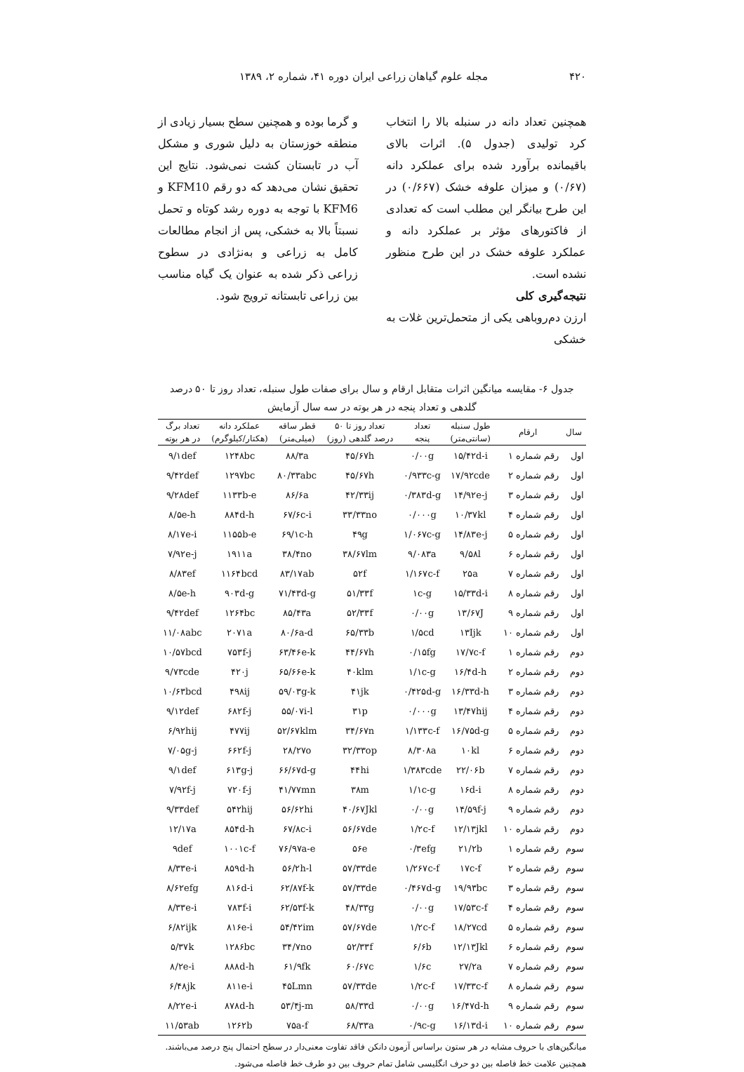۴۲۰ مجله علوم گیاهان زراعی ایران دوره ۴۱، شماره ۲، ۱۳۸۹
همچنین تعداد دانه در سنبله بالا را انتخاب کرد تولیدی (جدول ۵). اثرات بالای باقیمانده برآورد شده برای عملکرد دانه (۰/۶۷) و میزان علوفه خشک (۰/۶۶۷) در این طرح بیانگر این مطلب است که تعدادی از فاکتورهای مؤثر بر عملکرد دانه و عملکرد علوفه خشک در این طرح منظور نشده است.
نتیجه‌گیری کلی
ارزن دم‌روباهی یکی از متحمل‌ترین غلات به خشکی
و گرما بوده و همچنین سطح بسیار زیادی از منطقه خوزستان به دلیل شوری و مشکل آب در تابستان کشت نمی‌شود. نتایج این تحقیق نشان می‌دهد که دو رقم KFM10 و KFM6 با توجه به دوره رشد کوتاه و تحمل نسبتاً بالا به خشکی، پس از انجام مطالعات کامل به زراعی و به‌نژادی در سطوح زراعی ذکر شده به عنوان یک گیاه مناسب بین زراعی تابستانه ترویج شود.
جدول ۶- مقایسه میانگین اثرات متقابل ارقام و سال برای صفات طول سنبله، تعداد روز تا ۵۰ درصد
گلدهی و تعداد پنجه در هر بوته در سه سال آزمایش
| سال | ارقام | طول سنبله | تعداد | تعداد روز تا ۵۰ | قطر ساقه | عملکرد دانه | تعداد برگ |
| --- | --- | --- | --- | --- | --- | --- | --- |
| | | (سانتی‌متر) | پنجه | درصد گلدهی (روز) | (میلی‌متر) | (هکتار/کیلوگرم) | در هر بوته |
| اول | رقم شماره ۱ | ۱۵/۴۲d-i | ۰/۰۰g | ۴۵/۶۷h | ۸۸/۳a | ۱۲۴۸bc | ۹/۱def |
| اول | رقم شماره ۲ | ۱۷/۹۲cde | ۰/۹۳۳c-g | ۴۵/۶۷h | ۸۰/۳۳abc | ۱۲۹۷bc | ۹/۴۲def |
| اول | رقم شماره ۳ | ۱۴/۹۲e-j | ۰/۳۸۳d-g | ۴۲/۳۳ij | ۸۶/۶a | ۱۱۳۳b-e | ۹/۲۸def |
| اول | رقم شماره ۴ | ۱۰/۳۷kl | ۰/۰۰۰g | ۳۳/۳۳no | ۶۷/۶c-i | ۸۸۴d-h | ۸/۵e-h |
| اول | رقم شماره ۵ | ۱۴/۸۳e-j | ۱/۰۶۷c-g | ۴۹g | ۶۹/۱c-h | ۱۱۵۵b-e | ۸/۱۷e-i |
| اول | رقم شماره ۶ | ۹/۵۸l | ۹/۰۸۳a | ۳۸/۶۷lm | ۳۸/۴no | ۱۹۱۱a | ۷/۹۲e-j |
| اول | رقم شماره ۷ | ۲۵a | ۱/۱۶۷c-f | ۵۲f | ۸۳/۱۷ab | ۱۱۶۴bcd | ۸/۸۳ef |
| اول | رقم شماره ۸ | ۱۵/۳۳d-i | ۱c-g | ۵۱/۳۳f | ۷۱/۴۳d-g | ۹۰۳d-g | ۸/۵e-h |
| اول | رقم شماره ۹ | ۱۳/۶۷J | ۰/۰۰g | ۵۲/۳۳f | ۸۵/۴۳a | ۱۲۶۴bc | ۹/۴۲def |
| اول | رقم شماره ۱۰ | ۱۳Ijk | ۱/۵cd | ۶۵/۳۳b | ۸۰/۶a-d | ۲۰۷۱a | ۱۱/۰۸abc |
| دوم | رقم شماره ۱ | ۱۷/۷c-f | ۰/۱۵fg | ۴۴/۶۷h | ۶۳/۴۶e-k | ۷۵۳f-j | ۱۰/۵۷bcd |
| دوم | رقم شماره ۲ | ۱۶/۴d-h | ۱/۱c-g | ۴۰klm | ۶۵/۶۶e-k | ۴۲۰j | ۹/۷۳cde |
| دوم | رقم شماره ۳ | ۱۶/۳۳d-h | ۰/۴۲۵d-g | ۴۱jk | ۵۹/۰۳g-k | ۴۹۸ij | ۱۰/۶۳bcd |
| دوم | رقم شماره ۴ | ۱۳/۴۷hij | ۰/۰۰۰g | ۳۱p | ۵۵/۰۷i-l | ۶۸۲f-j | ۹/۱۲def |
| دوم | رقم شماره ۵ | ۱۶/۷۵d-g | ۱/۱۳۳c-f | ۳۴/۶۷n | ۵۲/۶۷klm | ۴۷۷ij | ۶/۹۲hij |
| دوم | رقم شماره ۶ | ۱۰kl | ۸/۳۰۸a | ۳۲/۳۳op | ۲۸/۲۷o | ۶۶۲f-j | ۷/۰۵g-j |
| دوم | رقم شماره ۷ | ۲۲/۰۶b | ۱/۳۸۳cde | ۴۴hi | ۶۶/۶۷d-g | ۶۱۳g-j | ۹/۱def |
| دوم | رقم شماره ۸ | ۱۶d-i | ۱/۱c-g | ۳۸m | ۴۱/۷۷mn | ۷۲۰f-j | ۷/۹۲f-j |
| دوم | رقم شماره ۹ | ۱۴/۵۹f-j | ۰/۰۰g | ۴۰/۶۷Jkl | ۵۶/۶۲hi | ۵۴۲hij | ۹/۳۳def |
| دوم | رقم شماره ۱۰ | ۱۲/۱۳jkl | ۱/۲c-f | ۵۶/۶۷de | ۶۷/۸c-i | ۸۵۴d-h | ۱۲/۱۷a |
| سوم | رقم شماره ۱ | ۲۱/۲b | ۰/۳efg | ۵۶e | ۷۶/۹۷a-e | ۱۰۰۱c-f | ۹def |
| سوم | رقم شماره ۲ | ۱۷c-f | ۱/۲۶۷c-f | ۵۷/۳۳de | ۵۶/۲h-l | ۸۵۹d-h | ۸/۳۳e-i |
| سوم | رقم شماره ۳ | ۱۹/۹۳bc | ۰/۴۶۷d-g | ۵۷/۳۳de | ۶۲/۸۷f-k | ۸۱۶d-i | ۸/۶۲efg |
| سوم | رقم شماره ۴ | ۱۷/۵۳c-f | ۰/۰۰g | ۴۸/۳۳g | ۶۲/۵۳f-k | ۷۸۳f-i | ۸/۳۳e-i |
| سوم | رقم شماره ۵ | ۱۸/۲۷cd | ۱/۲c-f | ۵۷/۶۷de | ۵۴/۴۲im | ۸۱۶e-i | ۶/۸۲ijk |
| سوم | رقم شماره ۶ | ۱۲/۱۳Jkl | ۶/۶b | ۵۲/۳۳f | ۳۴/۷no | ۱۲۸۶bc | ۵/۳۷k |
| سوم | رقم شماره ۷ | ۲۷/۲a | ۱/۶c | ۶۰/۶۷c | ۶۱/۹fk | ۸۸۸d-h | ۸/۲e-i |
| سوم | رقم شماره ۸ | ۱۷/۳۳c-f | ۱/۲c-f | ۵۷/۳۳de | ۴۵Lmn | ۸۱۱e-i | ۶/۴۸jk |
| سوم | رقم شماره ۹ | ۱۶/۴۷d-h | ۰/۰۰g | ۵۸/۳۳d | ۵۳/۴j-m | ۸۷۸d-h | ۸/۲۲e-i |
| سوم | رقم شماره ۱۰ | ۱۶/۱۳d-i | ۰/۹c-g | ۶۸/۳۳a | ۷۵a-f | ۱۲۶۲b | ۱۱/۵۳ab |
میانگین‌های با حروف مشابه در هر ستون براساس آزمون دانکن فاقد تفاوت معنی‌دار در سطح احتمال پنج درصد می‌باشند.
همچنین علامت خط فاصله بین دو حرف انگلیسی شامل تمام حروف بین دو طرف خط فاصله می‌شود.